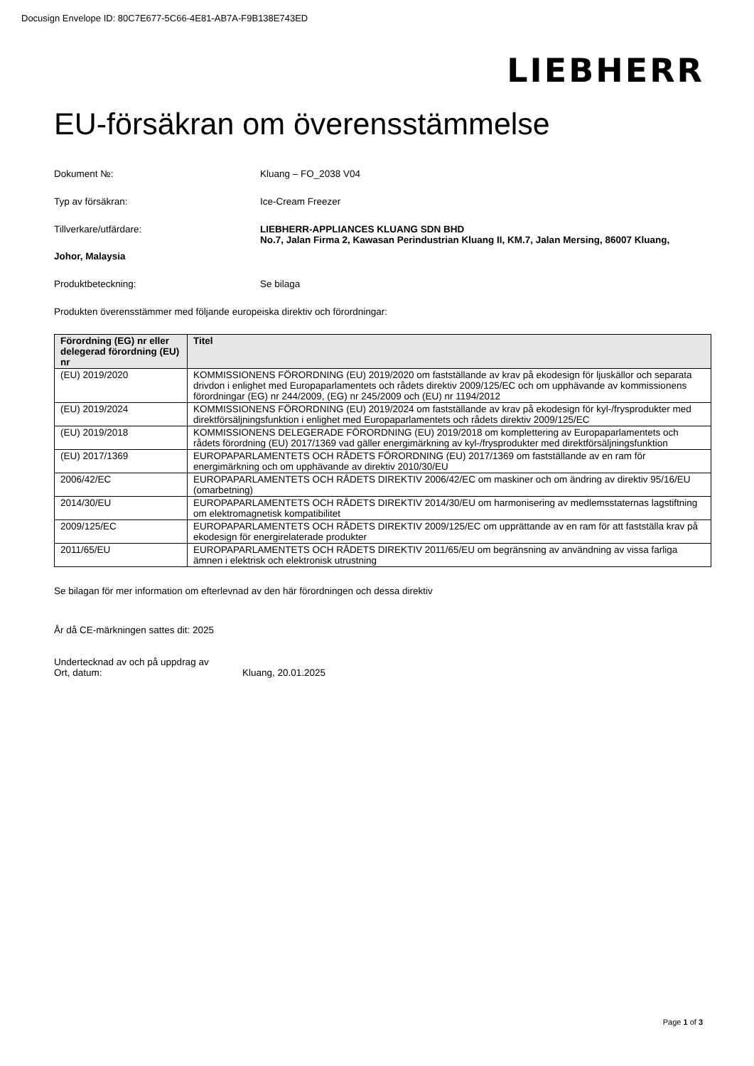Docusign Envelope ID: 80C7E677-5C66-4E81-AB7A-F9B138E743ED
LIEBHERR
EU-försäkran om överensstämmelse
Dokument №: Kluang – FO_2038 V04
Typ av försäkran: Ice-Cream Freezer
Tillverkare/utfärdare: LIEBHERR-APPLIANCES KLUANG SDN BHD
No.7, Jalan Firma 2, Kawasan Perindustrian Kluang II, KM.7, Jalan Mersing, 86007 Kluang,
Johor, Malaysia
Produktbeteckning: Se bilaga
Produkten överensstämmer med följande europeiska direktiv och förordningar:
| Förordning (EG) nr eller delegerad förordning (EU) nr | Titel |
| --- | --- |
| (EU) 2019/2020 | KOMMISSIONENS FÖRORDNING (EU) 2019/2020 om fastställande av krav på ekodesign för ljuskällor och separata drivdon i enlighet med Europaparlamentets och rådets direktiv 2009/125/EC och om upphävande av kommissionens förordningar (EG) nr 244/2009, (EG) nr 245/2009 och (EU) nr 1194/2012 |
| (EU) 2019/2024 | KOMMISSIONENS FÖRORDNING (EU) 2019/2024 om fastställande av krav på ekodesign för kyl-/frysprodukter med direktförsäljningsfunktion i enlighet med Europaparlamentets och rådets direktiv 2009/125/EC |
| (EU) 2019/2018 | KOMMISSIONENS DELEGERADE FÖRORDNING (EU) 2019/2018 om komplettering av Europaparlamentets och rådets förordning (EU) 2017/1369 vad gäller energimärkning av kyl-/frysprodukter med direktförsäljningsfunktion |
| (EU) 2017/1369 | EUROPAPARLAMENTETS OCH RÅDETS FÖRORDNING (EU) 2017/1369 om fastställande av en ram för energimärkning och om upphävande av direktiv 2010/30/EU |
| 2006/42/EC | EUROPAPARLAMENTETS OCH RÅDETS DIREKTIV 2006/42/EC om maskiner och om ändring av direktiv 95/16/EU (omarbetning) |
| 2014/30/EU | EUROPAPARLAMENTETS OCH RÅDETS DIREKTIV 2014/30/EU om harmonisering av medlemsstaternas lagstiftning om elektromagnetisk kompatibilitet |
| 2009/125/EC | EUROPAPARLAMENTETS OCH RÅDETS DIREKTIV 2009/125/EC om upprättande av en ram för att fastställa krav på ekodesign för energirelaterade produkter |
| 2011/65/EU | EUROPAPARLAMENTETS OCH RÅDETS DIREKTIV 2011/65/EU om begränsning av användning av vissa farliga ämnen i elektrisk och elektronisk utrustning |
Se bilagan för mer information om efterlevnad av den här förordningen och dessa direktiv
År då CE-märkningen sattes dit: 2025
Undertecknad av och på uppdrag av
Ort, datum: Kluang, 20.01.2025
Page 1 of 3